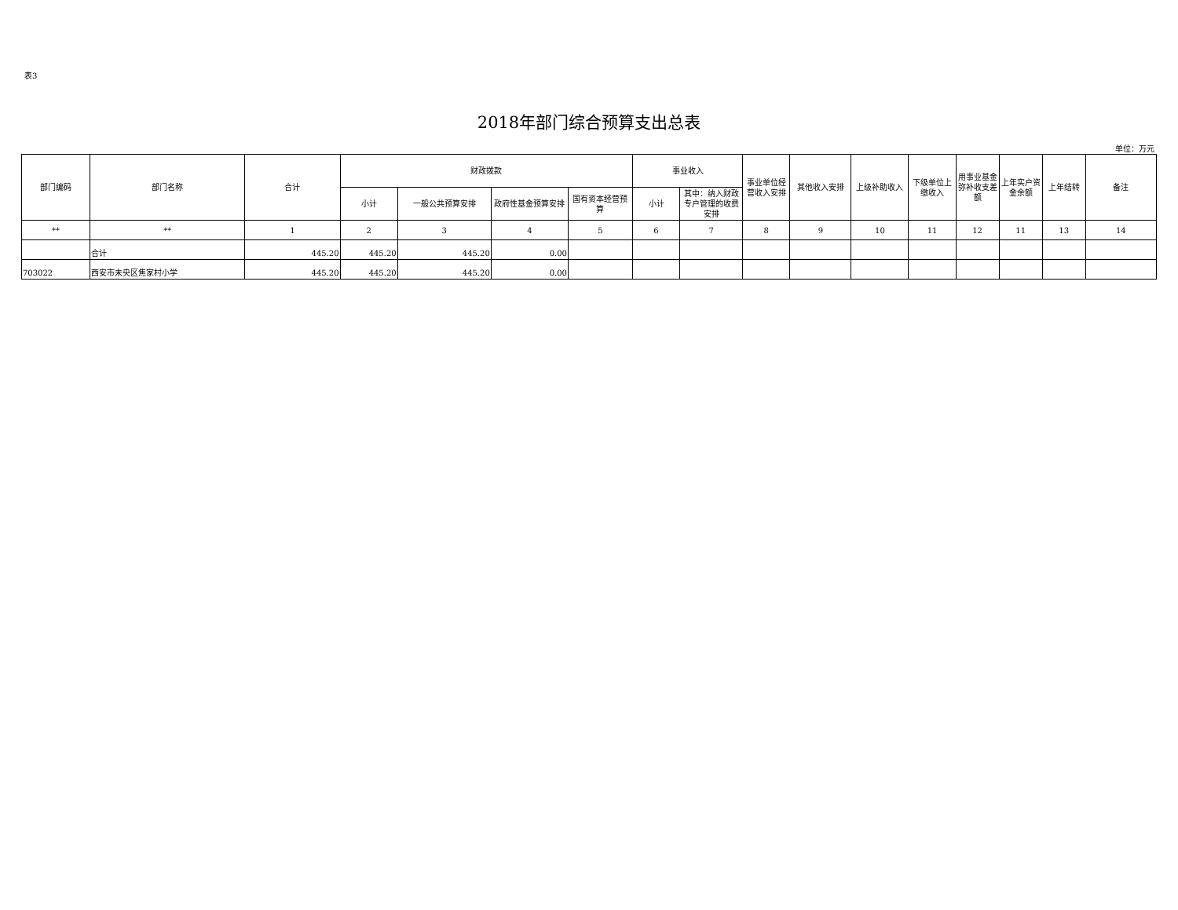表3
2018年部门综合预算支出总表
单位：万元
| 部门编码 | 部门名称 | 合计 | 财政拨款 | | | | 事业收入 | | 事业单位经营收入安排 | 其他收入安排 | 上级补助收入 | 下级单位上缴收入 | 用事业基金弥补收支差额 | 上年实户资金余额 | 上年结转 | 备注 |
| --- | --- | --- | --- | --- | --- | --- | --- | --- | --- | --- | --- | --- | --- | --- | --- | --- |
| | | | 小计 | 一般公共预算安排 | 政府性基金预算安排 | 国有资本经营预算 | 小计 | 其中：纳入财政专户管理的收费安排 | | | | | | | | |
| ** | ** | 1 | 2 | 3 | 4 | 5 | 6 | 7 | 8 | 9 | 10 | 11 | 12 | 11 | 13 | 14 |
| | 合计 | 445.20 | 445.20 | 445.20 | 0.00 | | | | | | | | | | | |
| 703022 | 西安市未央区焦家村小学 | 445.20 | 445.20 | 445.20 | 0.00 | | | | | | | | | | | |